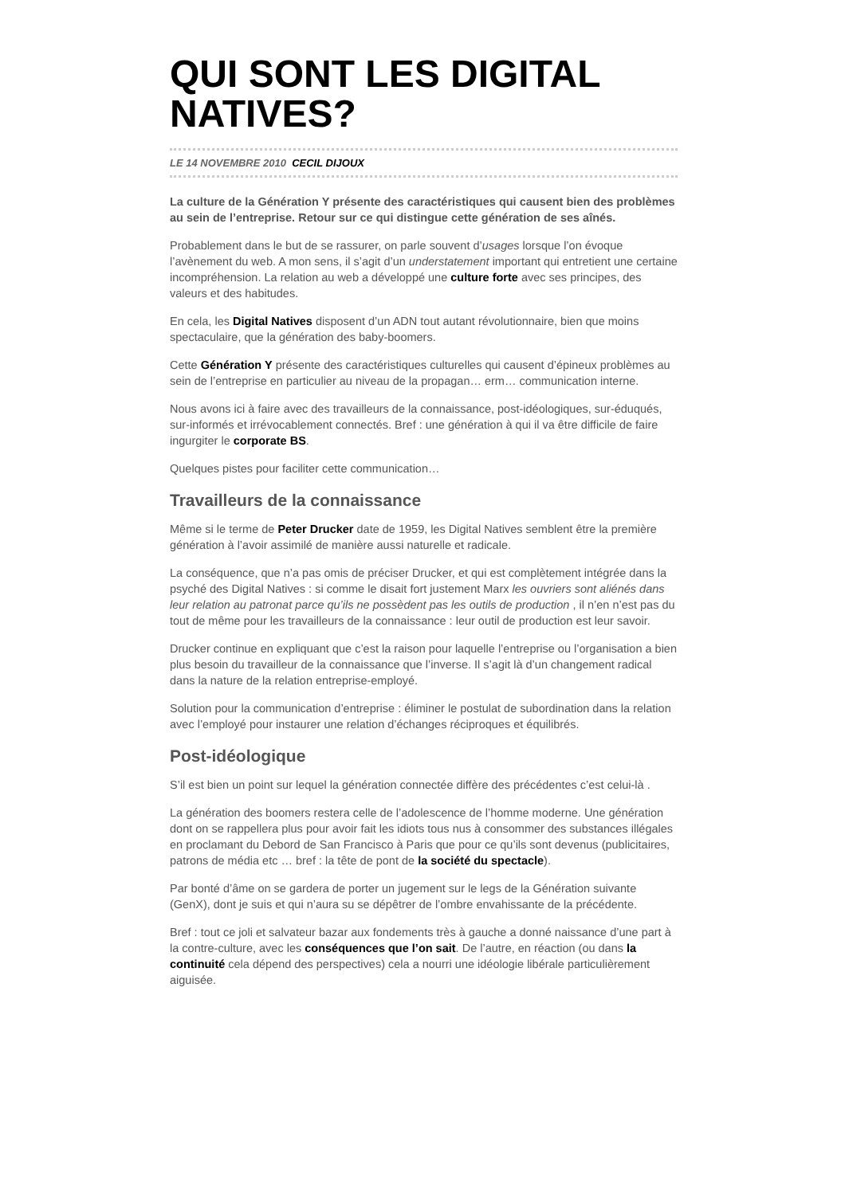QUI SONT LES DIGITAL NATIVES?
LE 14 NOVEMBRE 2010 CECIL DIJOUX
La culture de la Génération Y présente des caractéristiques qui causent bien des problèmes au sein de l’entreprise. Retour sur ce qui distingue cette génération de ses aînés.
Probablement dans le but de se rassurer, on parle souvent d’usages lorsque l’on évoque l’avènement du web. A mon sens, il s’agit d’un understatement important qui entretient une certaine incompréhension. La relation au web a développé une culture forte avec ses principes, des valeurs et des habitudes.
En cela, les Digital Natives disposent d’un ADN tout autant révolutionnaire, bien que moins spectaculaire, que la génération des baby-boomers.
Cette Génération Y présente des caractéristiques culturelles qui causent d’épineux problèmes au sein de l’entreprise en particulier au niveau de la propagan… erm… communication interne.
Nous avons ici à faire avec des travailleurs de la connaissance, post-idéologiques, sur-éduqués, sur-informés et irrévocablement connectés. Bref : une génération à qui il va être difficile de faire ingurgiter le corporate BS.
Quelques pistes pour faciliter cette communication…
Travailleurs de la connaissance
Même si le terme de Peter Drucker date de 1959, les Digital Natives semblent être la première génération à l’avoir assimilé de manière aussi naturelle et radicale.
La conséquence, que n’a pas omis de préciser Drucker, et qui est complètement intégrée dans la psyché des Digital Natives : si comme le disait fort justement Marx les ouvriers sont aliénés dans leur relation au patronat parce qu’ils ne possèdent pas les outils de production , il n’en n’est pas du tout de même pour les travailleurs de la connaissance : leur outil de production est leur savoir.
Drucker continue en expliquant que c’est la raison pour laquelle l’entreprise ou l’organisation a bien plus besoin du travailleur de la connaissance que l’inverse. Il s’agit là d’un changement radical dans la nature de la relation entreprise-employé.
Solution pour la communication d’entreprise : éliminer le postulat de subordination dans la relation avec l’employé pour instaurer une relation d’échanges réciproques et équilibrés.
Post-idéologique
S’il est bien un point sur lequel la génération connectée diffère des précédentes c’est celui-là .
La génération des boomers restera celle de l’adolescence de l’homme moderne. Une génération dont on se rappellera plus pour avoir fait les idiots tous nus à consommer des substances illégales en proclamant du Debord de San Francisco à Paris que pour ce qu’ils sont devenus (publicitaires, patrons de média etc … bref : la tête de pont de la société du spectacle).
Par bonté d’âme on se gardera de porter un jugement sur le legs de la Génération suivante (GenX), dont je suis et qui n’aura su se dépêtrer de l’ombre envahissante de la précédente.
Bref : tout ce joli et salvateur bazar aux fondements très à gauche a donné naissance d’une part à la contre-culture, avec les conséquences que l’on sait. De l’autre, en réaction (ou dans la continuité cela dépend des perspectives) cela a nourri une idéologie libérale particulièrement aiguisée.